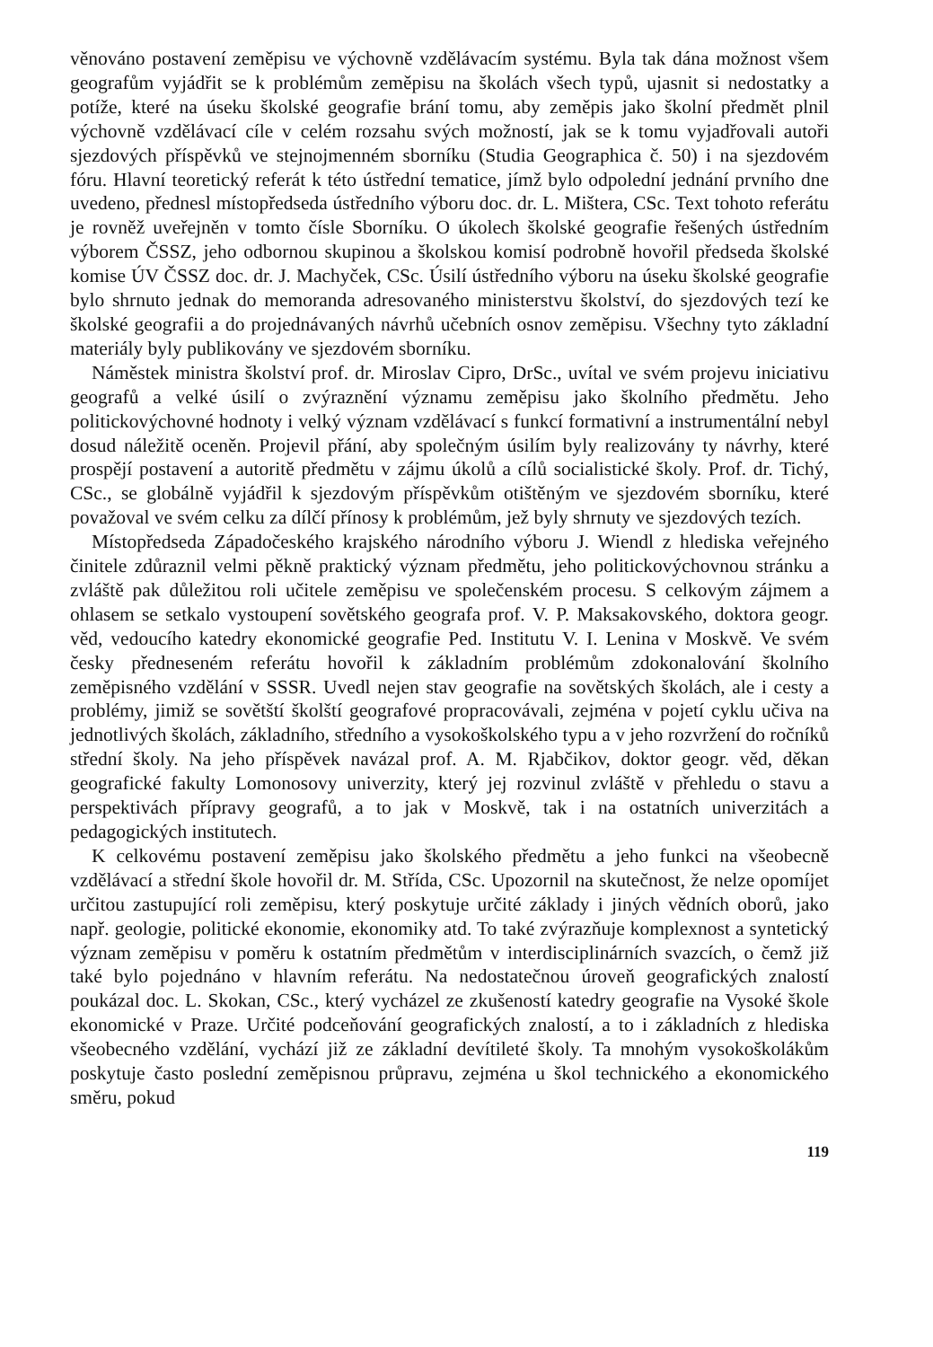věnováno postavení zeměpisu ve výchovně vzdělávacím systému. Byla tak dána možnost všem geografům vyjádřit se k problémům zeměpisu na školách všech typů, ujasnit si nedostatky a potíže, které na úseku školské geografie brání tomu, aby zeměpis jako školní předmět plnil výchovně vzdělávací cíle v celém rozsahu svých možností, jak se k tomu vyjadřovali autoři sjezdových příspěvků ve stejnojmenném sborníku (Studia Geographica č. 50) i na sjezdovém fóru. Hlavní teoretický referát k této ústřední tematice, jímž bylo odpolední jednání prvního dne uvedeno, přednesl místopředseda ústředního výboru doc. dr. L. Mištera, CSc. Text tohoto referátu je rovněž uveřejněn v tomto čísle Sborníku. O úkolech školské geografie řešených ústředním výborem ČSSZ, jeho odbornou skupinou a školskou komisí podrobně hovořil předseda školské komise ÚV ČSSZ doc. dr. J. Machyček, CSc. Úsilí ústředního výboru na úseku školské geografie bylo shrnuto jednak do memoranda adresovaného ministerstvu školství, do sjezdových tezí ke školské geografii a do projednávaných návrhů učebních osnov zeměpisu. Všechny tyto základní materiály byly publikovány ve sjezdovém sborníku.
Náměstek ministra školství prof. dr. Miroslav Cipro, DrSc., uvítal ve svém projevu iniciativu geografů a velké úsilí o zvýraznění významu zeměpisu jako školního předmětu. Jeho politickovýchovné hodnoty i velký význam vzdělávací s funkcí formativní a instrumentální nebyl dosud náležitě oceněn. Projevil přání, aby společným úsilím byly realizovány ty návrhy, které prospějí postavení a autoritě předmětu v zájmu úkolů a cílů socialistické školy. Prof. dr. Tichý, CSc., se globálně vyjádřil k sjezdovým příspěvkům otištěným ve sjezdovém sborníku, které považoval ve svém celku za dílčí přínosy k problémům, jež byly shrnuty ve sjezdových tezích.
Místopředseda Západočeského krajského národního výboru J. Wiendl z hlediska veřejného činitele zdůraznil velmi pěkně praktický význam předmětu, jeho politickovýchovnou stránku a zvláště pak důležitou roli učitele zeměpisu ve společenském procesu. S celkovým zájmem a ohlasem se setkalo vystoupení sovětského geografa prof. V. P. Maksakovského, doktora geogr. věd, vedoucího katedry ekonomické geografie Ped. Institutu V. I. Lenina v Moskvě. Ve svém česky předneseném referátu hovořil k základním problémům zdokonalování školního zeměpisného vzdělání v SSSR. Uvedl nejen stav geografie na sovětských školách, ale i cesty a problémy, jimiž se sovětští školští geografové propracovávali, zejména v pojetí cyklu učiva na jednotlivých školách, základního, středního a vysokoškolského typu a v jeho rozvržení do ročníků střední školy. Na jeho příspěvek navázal prof. A. M. Rjabčikov, doktor geogr. věd, děkan geografické fakulty Lomonosovy univerzity, který jej rozvinul zvláště v přehledu o stavu a perspektivách přípravy geografů, a to jak v Moskvě, tak i na ostatních univerzitách a pedagogických institutech.
K celkovému postavení zeměpisu jako školského předmětu a jeho funkci na všeobecně vzdělávací a střední škole hovořil dr. M. Střída, CSc. Upozornil na skutečnost, že nelze opomíjet určitou zastupující roli zeměpisu, který poskytuje určité základy i jiných vědních oborů, jako např. geologie, politické ekonomie, ekonomiky atd. To také zvýrazňuje komplexnost a syntetický význam zeměpisu v poměru k ostatním předmětům v interdisciplinárních svazcích, o čemž již také bylo pojednáno v hlavním referátu. Na nedostatečnou úroveň geografických znalostí poukázal doc. L. Skokan, CSc., který vycházel ze zkušeností katedry geografie na Vysoké škole ekonomické v Praze. Určité podceňování geografických znalostí, a to i základních z hlediska všeobecného vzdělání, vychází již ze základní devítileté školy. Ta mnohým vysokoškolákům poskytuje často poslední zeměpisnou průpravu, zejména u škol technického a ekonomického směru, pokud
119